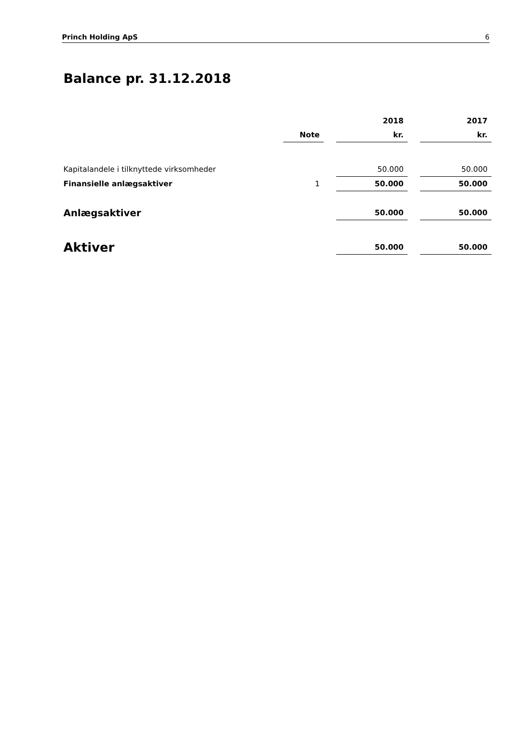Princh Holding ApS 6
Balance pr. 31.12.2018
| | | | 2018 | | 2017 |
| --- | --- | --- | --- | --- | --- |
| | Note | | kr. | | kr. |
| Kapitalandele i tilknyttede virksomheder | | | 50.000 | | 50.000 |
| Finansielle anlægsaktiver | 1 | | 50.000 | | 50.000 |
| Anlægsaktiver | | | 50.000 | | 50.000 |
| Aktiver | | | 50.000 | | 50.000 |